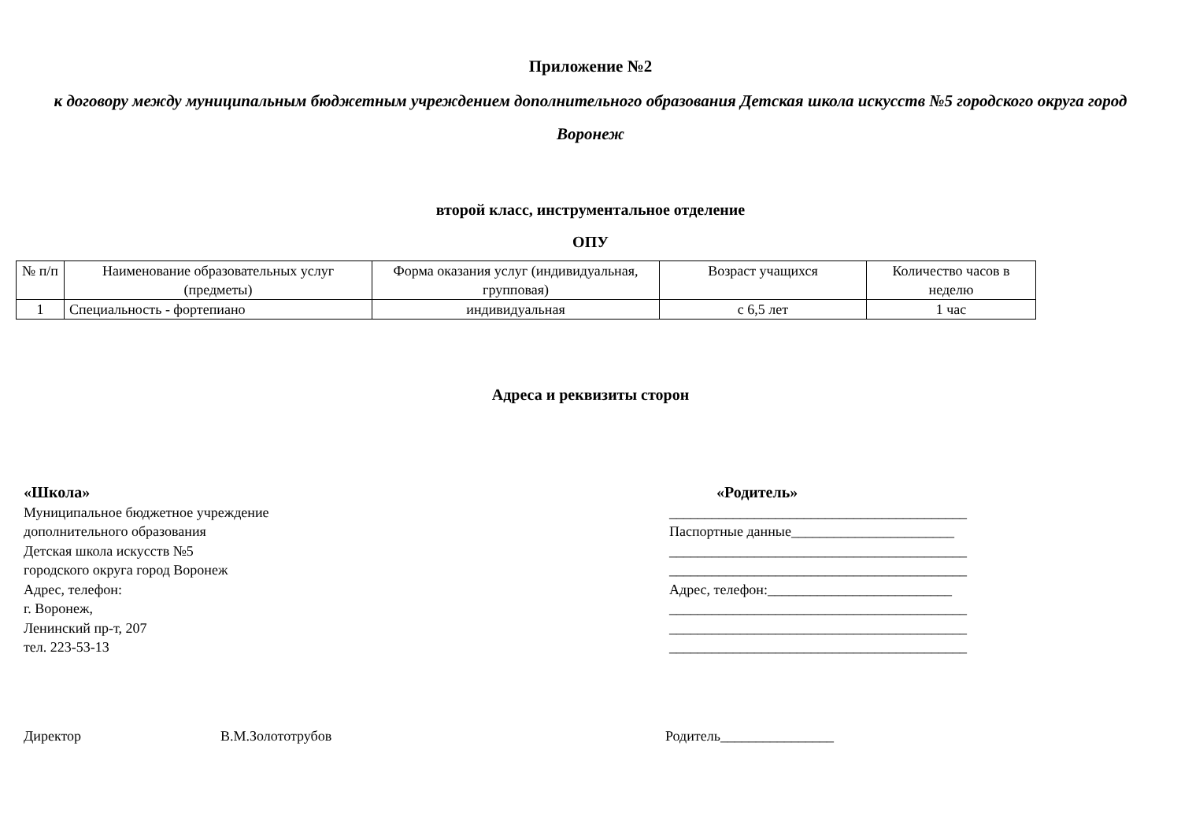Приложение №2
к договору между муниципальным бюджетным учреждением дополнительного образования Детская школа искусств №5 городского округа город Воронеж
второй класс, инструментальное отделение
ОПУ
| № п/п | Наименование образовательных услуг (предметы) | Форма оказания услуг (индивидуальная, групповая) | Возраст учащихся | Количество часов в неделю |
| --- | --- | --- | --- | --- |
| 1 | Специальность - фортепиано | индивидуальная | с 6,5 лет | 1 час |
Адреса и реквизиты сторон
«Школа»
Муниципальное бюджетное учреждение
дополнительного образования
Детская школа искусств №5
городского округа город Воронеж
Адрес, телефон:
г. Воронеж,
Ленинский пр-т, 207
тел. 223-53-13
«Родитель»
__________________________________________
Паспортные данные_______________________
__________________________________________
__________________________________________
Адрес, телефон:__________________________
__________________________________________
__________________________________________
__________________________________________
Директор В.М.Золототрубов Родитель________________